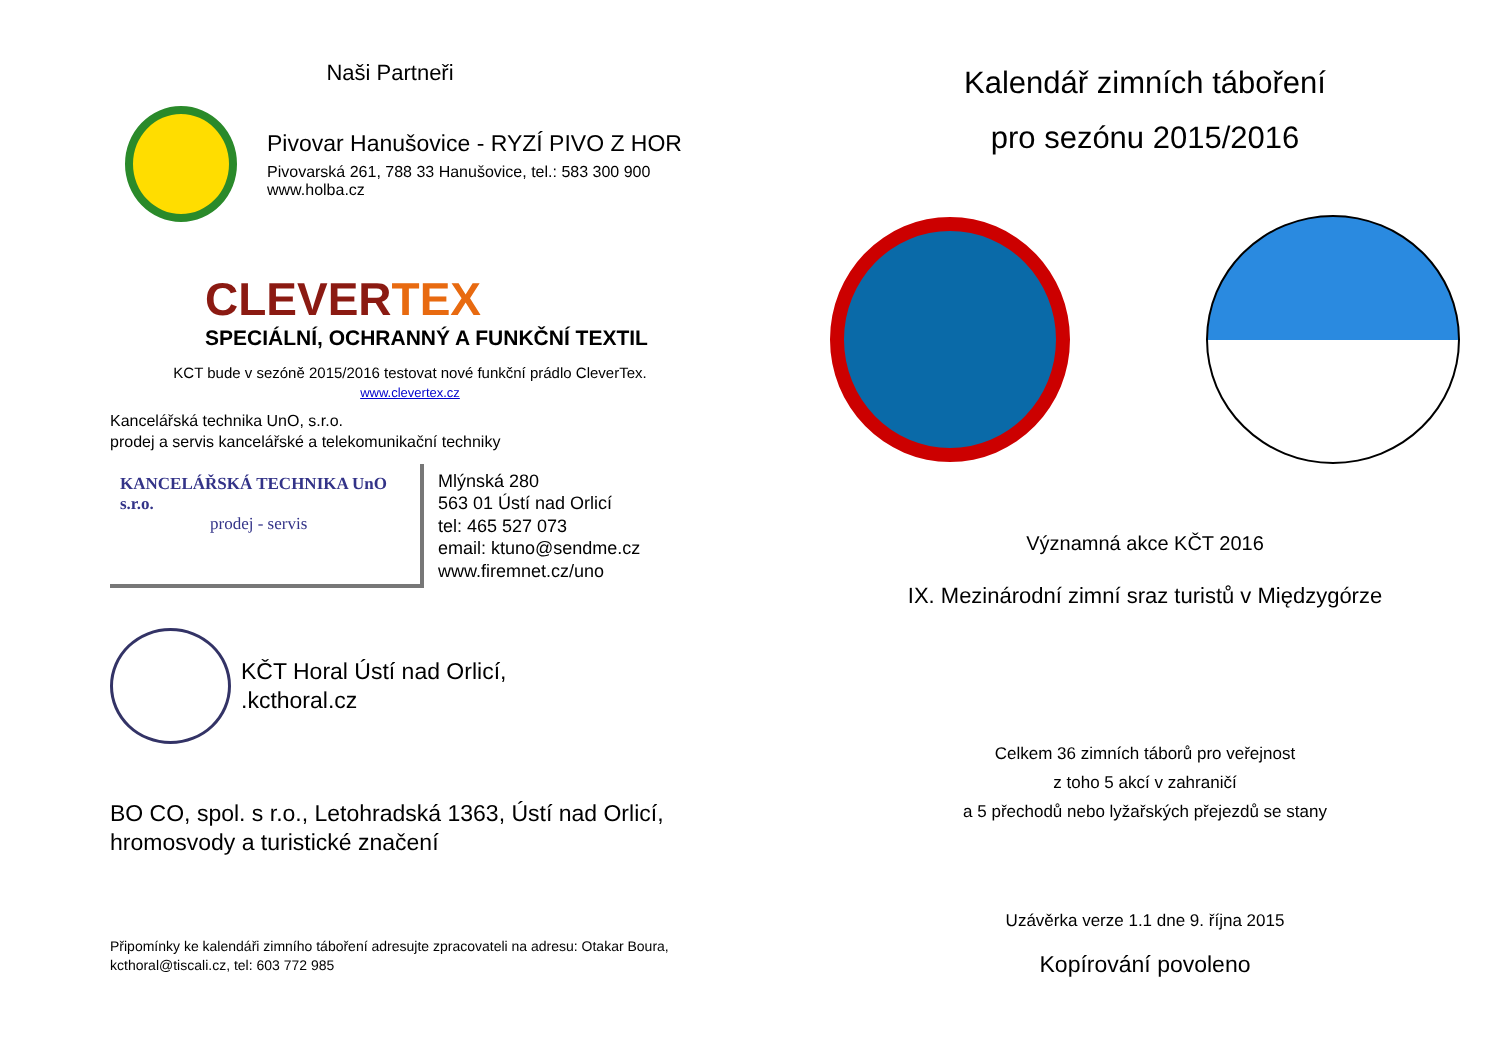Naši Partneři
Pivovar Hanušovice - RYZÍ PIVO Z HOR
Pivovarská 261, 788 33 Hanušovice, tel.: 583 300 900
www.holba.cz
CLEVERTEX
SPECIÁLNÍ, OCHRANNÝ A FUNKČNÍ TEXTIL
KCT bude v sezóně 2015/2016 testovat nové funkční prádlo CleverTex.
www.clevertex.cz
Kancelářská technika UnO, s.r.o.
prodej a servis kancelářské a telekomunikační techniky
KANCELÁŘSKÁ TECHNIKA UnO s.r.o.
prodej - servis
Mlýnská 280
563 01 Ústí nad Orlicí
tel: 465 527 073
email: ktuno@sendme.cz
www.firemnet.cz/uno
KČT Horal Ústí nad Orlicí,
.kcthoral.cz
BO CO, spol. s r.o., Letohradská 1363, Ústí nad Orlicí,
hromosvody a turistické značení
Připomínky ke kalendáři zimního táboření adresujte zpracovateli na adresu: Otakar Boura, kcthoral@tiscali.cz, tel: 603 772 985
Kalendář zimních táboření
pro sezónu 2015/2016
Významná akce KČT 2016
IX. Mezinárodní zimní sraz turistů v Międzygórze
Celkem 36 zimních táborů pro veřejnost
z toho 5 akcí v zahraničí
a 5 přechodů nebo lyžařských přejezdů se stany
Uzávěrka verze 1.1 dne 9. října 2015
Kopírování povoleno